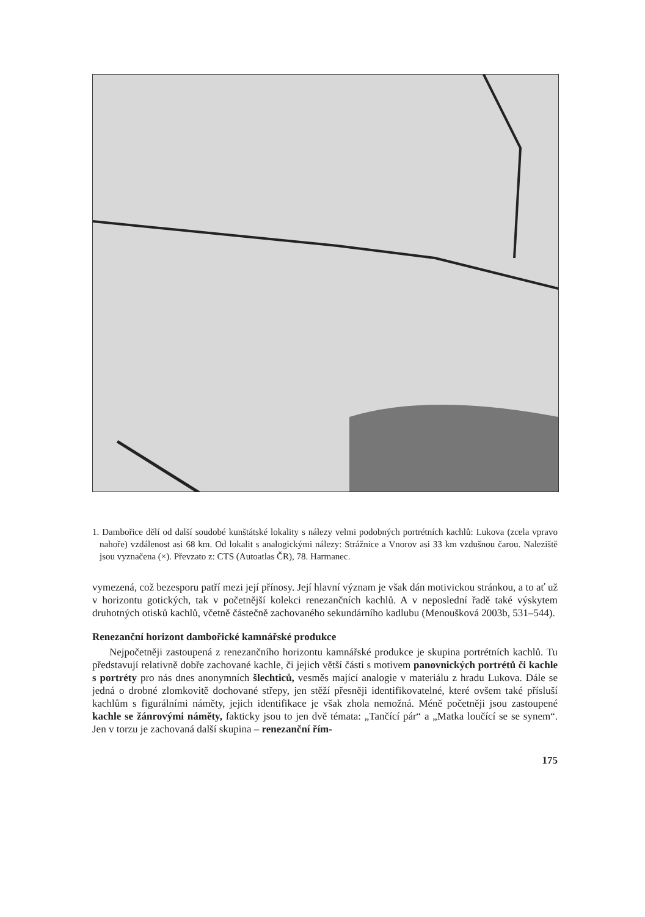1. Dambořice dělí od další soudobé kunštátské lokality s nálezy velmi podobných portrétních kachlů: Lukova (zcela vpravo nahoře) vzdálenost asi 68 km. Od lokalit s analogickými nálezy: Strážnice a Vnorov asi 33 km vzdušnou čarou. Naleziště jsou vyznačena (×). Převzato z: CTS (Autoatlas ČR), 78. Harmanec.
vymezená, což bezesporu patří mezi její přínosy. Její hlavní význam je však dán motivickou stránkou, a to ať už v horizontu gotických, tak v početnější kolekci renezančních kachlů. A v neposlední řadě také výskytem druhotných otisků kachlů, včetně částečně zachovaného sekundárního kadlubu (Menoušková 2003b, 531–544).
Renezanční horizont dambořické kamnářské produkce
Nejpočetněji zastoupená z renezančního horizontu kamnářské produkce je skupina portrétních kachlů. Tu představují relativně dobře zachované kachle, či jejich větší části s motivem panovnických portrétů či kachle s portréty pro nás dnes anonymních šlechticů, vesměs mající analogie v materiálu z hradu Lukova. Dále se jedná o drobné zlomkovitě dochované střepy, jen stěží přesněji identifikovatelné, které ovšem také přísluší kachlům s figurálními náměty, jejich identifikace je však zhola nemožná. Méně početněji jsou zastoupené kachle se žánrovými náměty, fakticky jsou to jen dvě témata: „Tančící pár“ a „Matka loučící se se synem“. Jen v torzu je zachovaná další skupina – renezanční řím-
175